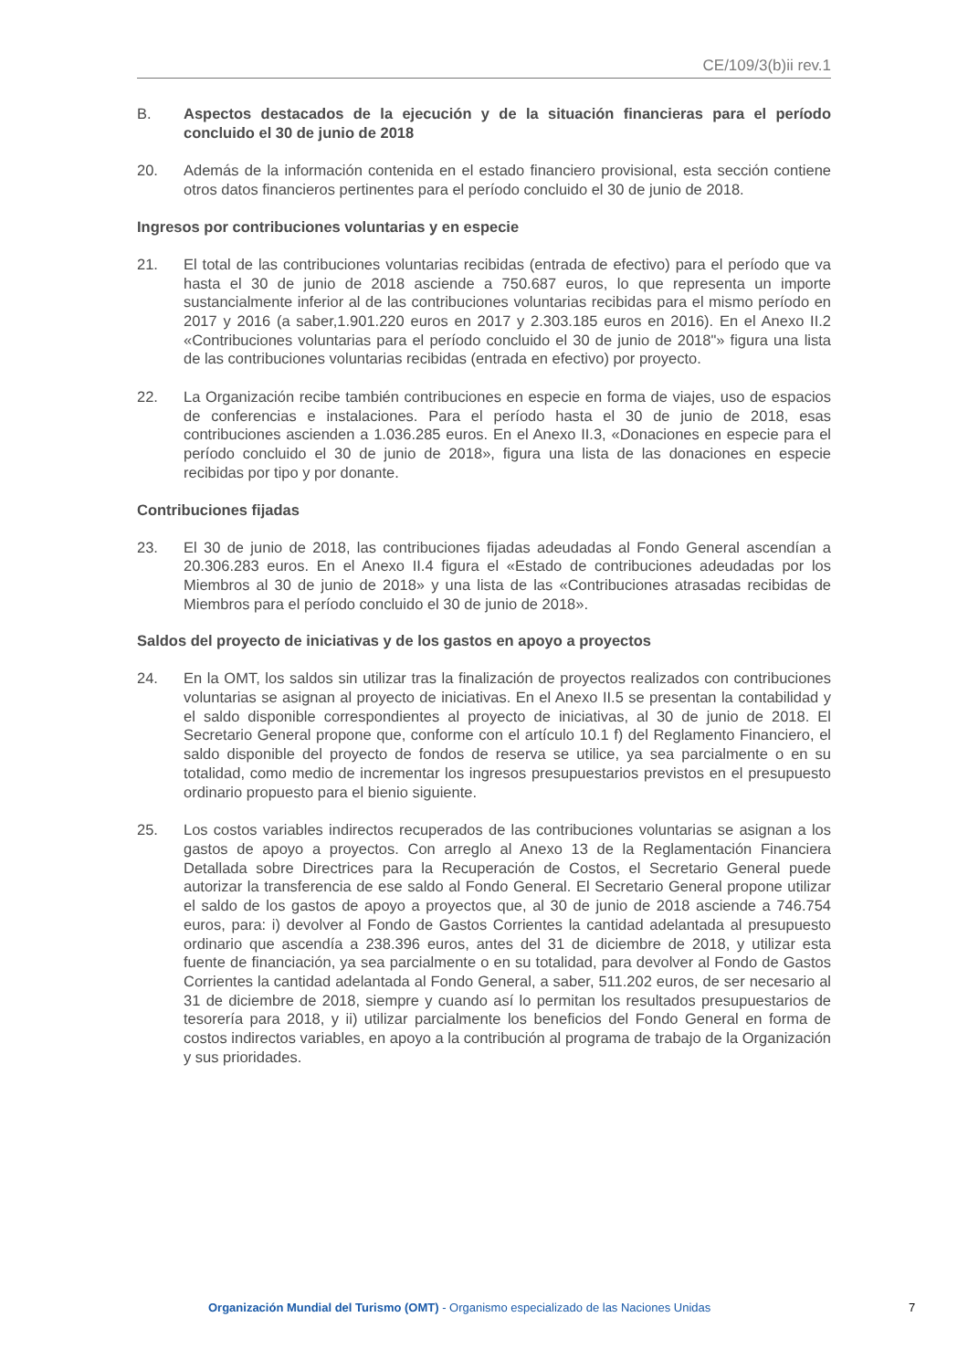CE/109/3(b)ii rev.1
B. Aspectos destacados de la ejecución y de la situación financieras para el período concluido el 30 de junio de 2018
20. Además de la información contenida en el estado financiero provisional, esta sección contiene otros datos financieros pertinentes para el período concluido el 30 de junio de 2018.
Ingresos por contribuciones voluntarias y en especie
21. El total de las contribuciones voluntarias recibidas (entrada de efectivo) para el período que va hasta el 30 de junio de 2018 asciende a 750.687 euros, lo que representa un importe sustancialmente inferior al de las contribuciones voluntarias recibidas para el mismo período en 2017 y 2016 (a saber,1.901.220 euros en 2017 y 2.303.185 euros en 2016). En el Anexo II.2 «Contribuciones voluntarias para el período concluido el 30 de junio de 2018"» figura una lista de las contribuciones voluntarias recibidas (entrada en efectivo) por proyecto.
22. La Organización recibe también contribuciones en especie en forma de viajes, uso de espacios de conferencias e instalaciones. Para el período hasta el 30 de junio de 2018, esas contribuciones ascienden a 1.036.285 euros. En el Anexo II.3, «Donaciones en especie para el período concluido el 30 de junio de 2018», figura una lista de las donaciones en especie recibidas por tipo y por donante.
Contribuciones fijadas
23. El 30 de junio de 2018, las contribuciones fijadas adeudadas al Fondo General ascendían a 20.306.283 euros. En el Anexo II.4 figura el «Estado de contribuciones adeudadas por los Miembros al 30 de junio de 2018» y una lista de las «Contribuciones atrasadas recibidas de Miembros para el período concluido el 30 de junio de 2018».
Saldos del proyecto de iniciativas y de los gastos en apoyo a proyectos
24. En la OMT, los saldos sin utilizar tras la finalización de proyectos realizados con contribuciones voluntarias se asignan al proyecto de iniciativas. En el Anexo II.5 se presentan la contabilidad y el saldo disponible correspondientes al proyecto de iniciativas, al 30 de junio de 2018. El Secretario General propone que, conforme con el artículo 10.1 f) del Reglamento Financiero, el saldo disponible del proyecto de fondos de reserva se utilice, ya sea parcialmente o en su totalidad, como medio de incrementar los ingresos presupuestarios previstos en el presupuesto ordinario propuesto para el bienio siguiente.
25. Los costos variables indirectos recuperados de las contribuciones voluntarias se asignan a los gastos de apoyo a proyectos. Con arreglo al Anexo 13 de la Reglamentación Financiera Detallada sobre Directrices para la Recuperación de Costos, el Secretario General puede autorizar la transferencia de ese saldo al Fondo General. El Secretario General propone utilizar el saldo de los gastos de apoyo a proyectos que, al 30 de junio de 2018 asciende a 746.754 euros, para: i) devolver al Fondo de Gastos Corrientes la cantidad adelantada al presupuesto ordinario que ascendía a 238.396 euros, antes del 31 de diciembre de 2018, y utilizar esta fuente de financiación, ya sea parcialmente o en su totalidad, para devolver al Fondo de Gastos Corrientes la cantidad adelantada al Fondo General, a saber, 511.202 euros, de ser necesario al 31 de diciembre de 2018, siempre y cuando así lo permitan los resultados presupuestarios de tesorería para 2018, y ii) utilizar parcialmente los beneficios del Fondo General en forma de costos indirectos variables, en apoyo a la contribución al programa de trabajo de la Organización y sus prioridades.
Organización Mundial del Turismo (OMT) - Organismo especializado de las Naciones Unidas 7